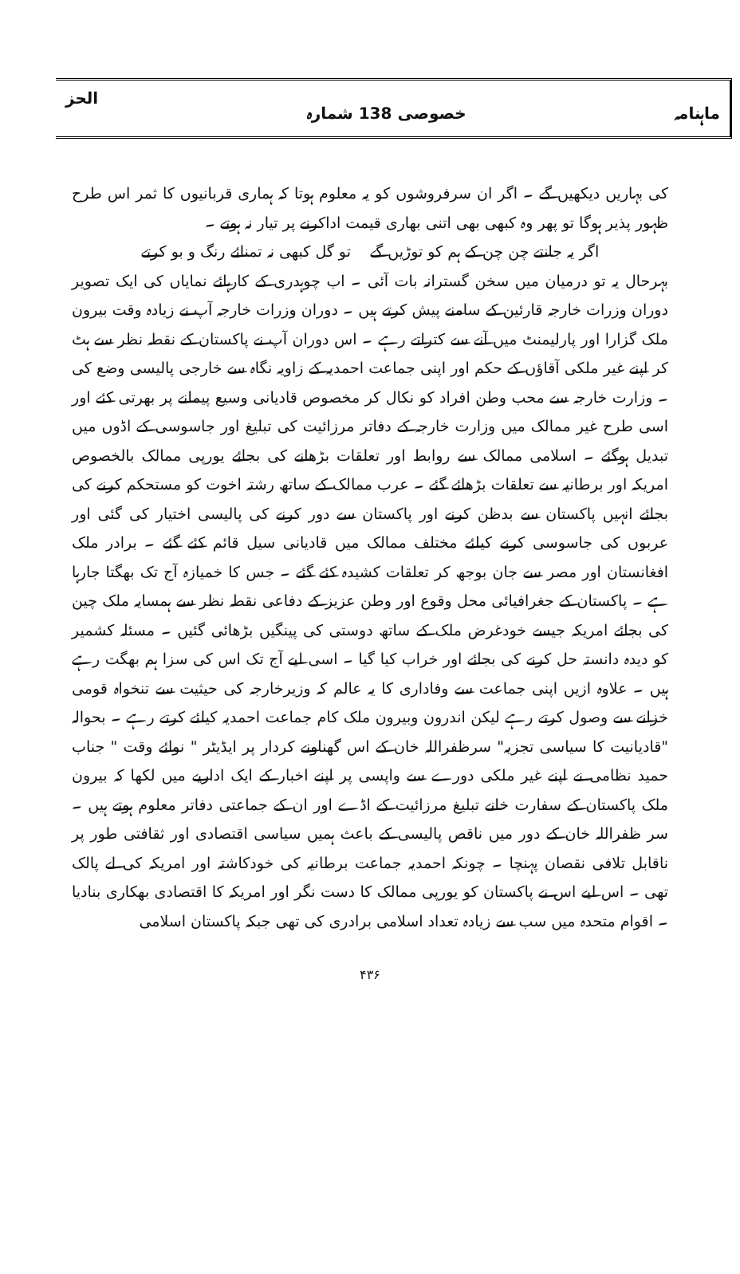ماہنامہ خصوصی 138 شمارہ الحز
کی بہاریں دیکھیں گے ۔ اگر ان سرفروشوں کو یہ معلوم ہوتا کہ ہماری قربانیوں کا ثمر اس طرح ظہور پذیر ہوگا تو پھر وہ کبھی بھی اتنی بھاری قیمت اداکرنے پر تیار نہ ہوتے ۔
اگر یہ جانتے چن چن کے ہم کو توڑیں گے تو گل کبھی نہ تمنائے رنگ و بو کرتے
بہرحال یہ تو درمیان میں سخن گسترانہ بات آئی ۔ اب چوہدری کے کارہائے نمایاں کی ایک تصویر دوران وزرات خارجہ قارئین کے سامنے پیش کرتے ہیں ۔ دوران وزرات خارجہ آپ نے زیادہ وقت بیرون ملک گزارا اور پارلیمنٹ میں آنے سے کتراتے رہے ۔ اس دوران آپ نے پاکستان کے نقطہ نظر سے ہٹ کر اپنے غیر ملکی آقاؤں کے حکم اور اپنی جماعت احمدیہ کے زاویہ نگاہ سے خارجی پالیسی وضع کی ۔ وزارت خارجہ سے محب وطن افراد کو نکال کر مخصوص قادیانی وسیع پیمانے پر بھرتی کئے اور اسی طرح غیر ممالک میں وزارت خارجہ کے دفاتر مرزائیت کی تبلیغ اور جاسوسی کے اڈوں میں تبدیل ہوگئے ۔ اسلامی ممالک سے روابط اور تعلقات بڑھانے کی بجائے یورپی ممالک بالخصوص امریکہ اور برطانیہ سے تعلقات بڑھائے گئے ۔ عرب ممالک کے ساتھ رشتہ اخوت کو مستحکم کرنے کی بجائے انہیں پاکستان سے بدظن کرنے اور پاکستان سے دور کرنے کی پالیسی اختیار کی گئی اور عربوں کی جاسوسی کرنے کیلئے مختلف ممالک میں قادیانی سیل قائم کئے گئے ۔ برادر ملک افغانستان اور مصر سے جان بوجھ کر تعلقات کشیدہ کئے گئے ۔ جس کا خمیازہ آج تک بھگتا جارہا ہے ۔ پاکستان کے جغرافیائی محل وقوع اور وطن عزیز کے دفاعی نقطہ نظر سے ہمسایہ ملک چین کی بجائے امریکہ جیسے خودغرض ملک کے ساتھ دوستی کی پینگیں بڑھائی گئیں ۔ مسئلہ کشمیر کو دیدہ دانستہ حل کرنے کی بجائے اور خراب کیا گیا ۔ اسی لیے آج تک اس کی سزا ہم بھگت رہے ہیں ۔ علاوہ ازیں اپنی جماعت سے وفاداری کا یہ عالم کہ وزیرخارجہ کی حیثیت سے تنخواہ قومی خزانے سے وصول کرتے رہے لیکن اندرون وبیرون ملک کام جماعت احمدیہ کیلئے کرتے رہے ۔ بحوالہ "قادیانیت کا سیاسی تجزیہ" سرظفراللہ خان کے اس گھناونے کردار پر ایڈیٹر " نوائے وقت " جناب حمید نظامی نے اپنے غیر ملکی دورے سے واپسی پر اپنے اخبار کے ایک اداریے میں لکھا کہ بیرون ملک پاکستان کے سفارت خانے تبلیغ مرزائیت کے اڈے اور ان کے جماعتی دفاتر معلوم ہوتے ہیں ۔ سر ظفراللہ خان کے دور میں ناقص پالیسی کے باعث ہمیں سیاسی اقتصادی اور ثقافتی طور پر ناقابل تلافی نقصان پہنچا ۔ چونکہ احمدیہ جماعت برطانیہ کی خودکاشتہ اور امریکہ کی لے پالک تھی ۔ اس لیے اس نے پاکستان کو یورپی ممالک کا دست نگر اور امریکہ کا اقتصادی بھکاری بنادیا ۔ اقوام متحدہ میں سب سے زیادہ تعداد اسلامی برادری کی تھی جبکہ پاکستان اسلامی
۴۳۶